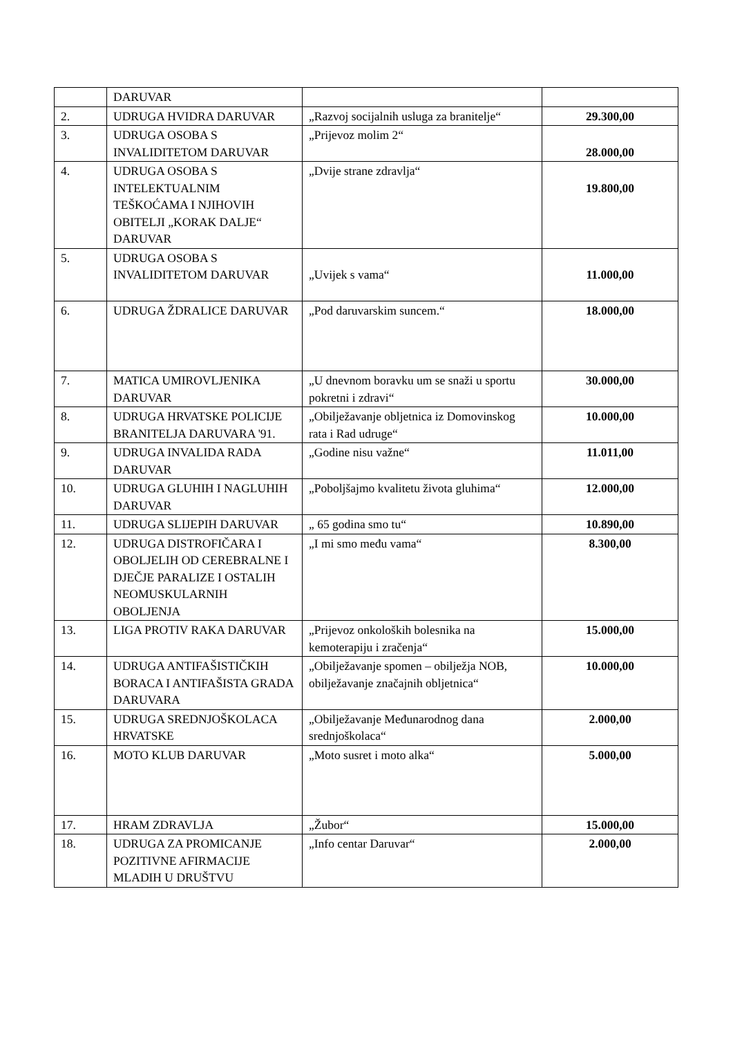| | DARUVAR | | |
| 2. | UDRUGA HVIDRA DARUVAR | „Razvoj socijalnih usluga za branitelje“ | 29.300,00 |
| 3. | UDRUGA OSOBA S INVALIDITETOM DARUVAR | „Prijevoz molim 2“ | 28.000,00 |
| 4. | UDRUGA OSOBA S INTELEKTUALNIM TEŠKOĆAMA I NJIHOVIH OBITELJI „KORAK DALJE“ DARUVAR | „Dvije strane zdravlja“ | 19.800,00 |
| 5. | UDRUGA OSOBA S INVALIDITETOM DARUVAR | „Uvijek s vama“ | 11.000,00 |
| 6. | UDRUGA ŽDRALICE DARUVAR | „Pod daruvarskim suncem.“ | 18.000,00 |
| 7. | MATICA UMIROVLJENIKA DARUVAR | „U dnevnom boravku um se snaži u sportu pokretni i zdravi“ | 30.000,00 |
| 8. | UDRUGA HRVATSKE POLICIJE BRANITELJA DARUVARA '91. | „Obilježavanje obljetnica iz Domovinskog rata i Rad udruge“ | 10.000,00 |
| 9. | UDRUGA INVALIDA RADA DARUVAR | „Godine nisu važne“ | 11.011,00 |
| 10. | UDRUGA GLUHIH I NAGLUHIH DARUVAR | „Poboljšajmo kvalitetu života gluhima“ | 12.000,00 |
| 11. | UDRUGA SLIJEPIH DARUVAR | „ 65 godina smo tu“ | 10.890,00 |
| 12. | UDRUGA DISTROFIČARA I OBOLJELIH OD CEREBRALNE I DJEČJE PARALIZE I OSTALIH NEOMUSKULARNIH OBOLJENJA | „I mi smo među vama“ | 8.300,00 |
| 13. | LIGA PROTIV RAKA DARUVAR | „Prijevoz onkoloških bolesnika na kemoterapiju i zračenja“ | 15.000,00 |
| 14. | UDRUGA ANTIFAŠISTIČKIH BORACA I ANTIFAŠISTA GRADA DARUVARA | „Obilježavanje spomen – obilježja NOB, obilježavanje značajnih obljetnica“ | 10.000,00 |
| 15. | UDRUGA SREDNJOŠKOLACA HRVATSKE | „Obilježavanje Međunarodnog dana srednjoškolaca“ | 2.000,00 |
| 16. | MOTO KLUB DARUVAR | „Moto susret i moto alka“ | 5.000,00 |
| 17. | HRAM ZDRAVLJA | „Žubor“ | 15.000,00 |
| 18. | UDRUGA ZA PROMICANJE POZITIVNE AFIRMACIJE MLADIH U DRUŠTVU | „Info centar Daruvar“ | 2.000,00 |